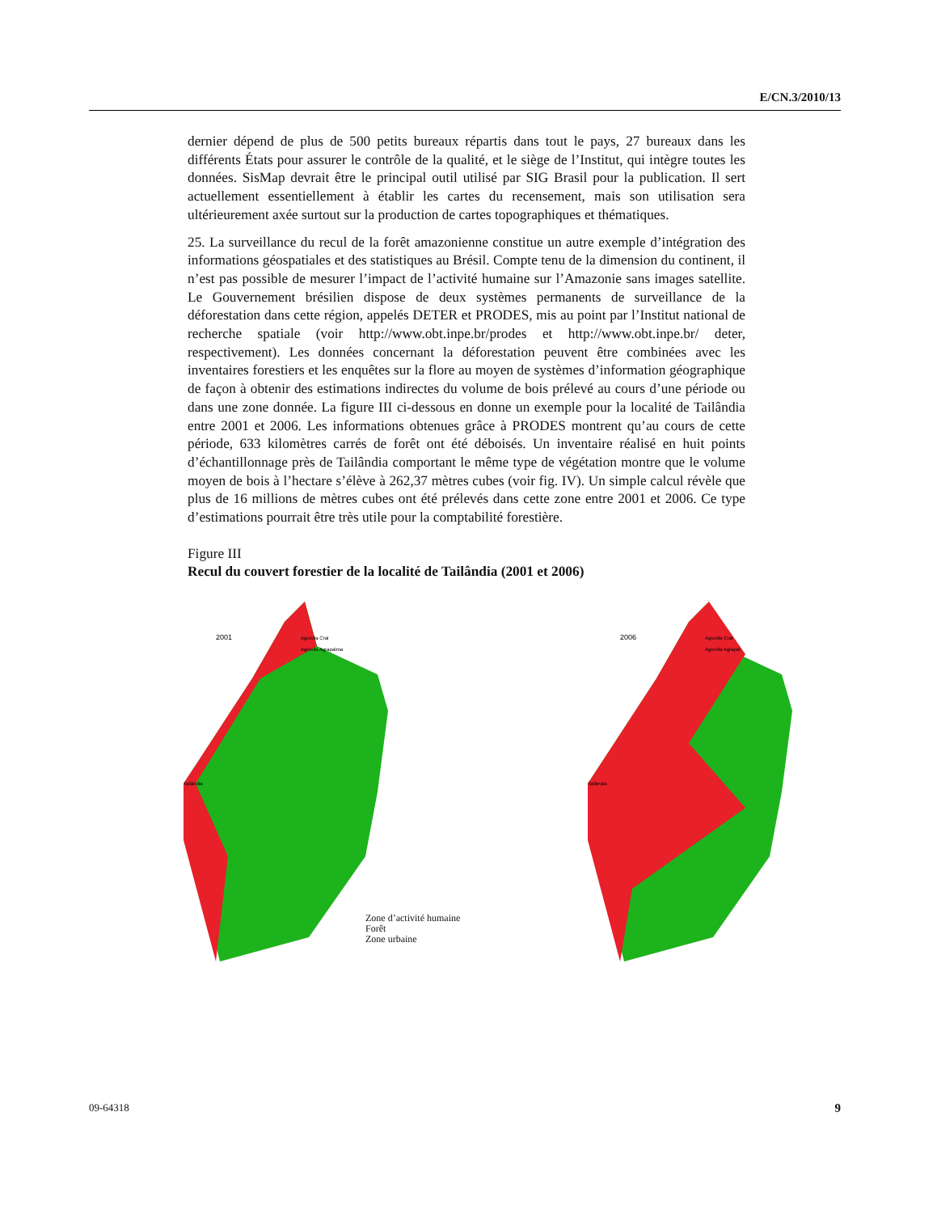E/CN.3/2010/13
dernier dépend de plus de 500 petits bureaux répartis dans tout le pays, 27 bureaux dans les différents États pour assurer le contrôle de la qualité, et le siège de l’Institut, qui intègre toutes les données. SisMap devrait être le principal outil utilisé par SIG Brasil pour la publication. Il sert actuellement essentiellement à établir les cartes du recensement, mais son utilisation sera ultérieurement axée surtout sur la production de cartes topographiques et thématiques.
25. La surveillance du recul de la forêt amazonienne constitue un autre exemple d’intégration des informations géospatiales et des statistiques au Brésil. Compte tenu de la dimension du continent, il n’est pas possible de mesurer l’impact de l’activité humaine sur l’Amazonie sans images satellite. Le Gouvernement brésilien dispose de deux systèmes permanents de surveillance de la déforestation dans cette région, appelés DETER et PRODES, mis au point par l’Institut national de recherche spatiale (voir http://www.obt.inpe.br/prodes et http://www.obt.inpe.br/ deter, respectivement). Les données concernant la déforestation peuvent être combinées avec les inventaires forestiers et les enquêtes sur la flore au moyen de systèmes d’information géographique de façon à obtenir des estimations indirectes du volume de bois prélevé au cours d’une période ou dans une zone donnée. La figure III ci-dessous en donne un exemple pour la localité de Tailândia entre 2001 et 2006. Les informations obtenues grâce à PRODES montrent qu’au cours de cette période, 633 kilomètres carrés de forêt ont été déboisés. Un inventaire réalisé en huit points d’échantillonnage près de Tailândia comportant le même type de végétation montre que le volume moyen de bois à l’hectare s’élève à 262,37 mètres cubes (voir fig. IV). Un simple calcul révèle que plus de 16 millions de mètres cubes ont été prélevés dans cette zone entre 2001 et 2006. Ce type d’estimations pourrait être très utile pour la comptabilité forestière.
Figure III
Recul du couvert forestier de la localité de Tailândia (2001 et 2006)
2001
Agrovila Cral
Agrovila Agrapalma
Tailândia
Zone d’activité humaine
Forêt
Zone urbaine
2006
Agrovila Cral
Agrovila Agrapal
Tailândia
09-64318 9